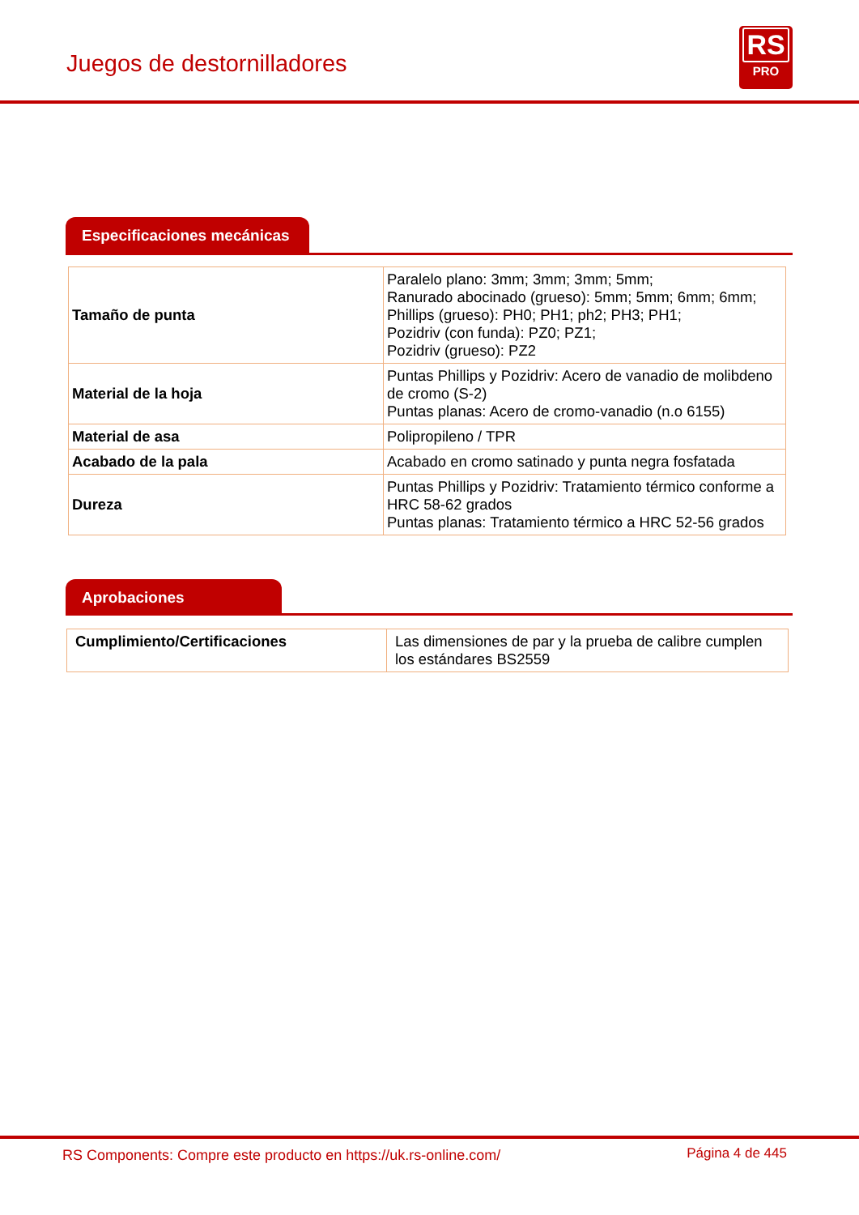Juegos de destornilladores
RS
PRO
Especificaciones mecánicas
| Tamaño de punta | Paralelo plano: 3mm; 3mm; 3mm; 5mm; Ranurado abocinado (grueso): 5mm; 5mm; 6mm; 6mm; Phillips (grueso): PH0; PH1; ph2; PH3; PH1; Pozidriv (con funda): PZ0; PZ1; Pozidriv (grueso): PZ2 |
| Material de la hoja | Puntas Phillips y Pozidriv: Acero de vanadio de molibdeno de cromo (S-2) Puntas planas: Acero de cromo-vanadio (n.o 6155) |
| Material de asa | Polipropileno / TPR |
| Acabado de la pala | Acabado en cromo satinado y punta negra fosfatada |
| Dureza | Puntas Phillips y Pozidriv: Tratamiento térmico conforme a HRC 58-62 grados Puntas planas: Tratamiento térmico a HRC 52-56 grados |
Aprobaciones
| Cumplimiento/Certificaciones | Las dimensiones de par y la prueba de calibre cumplen los estándares BS2559 |
RS Components: Compre este producto en https://uk.rs-online.com/
Página 4 de 445